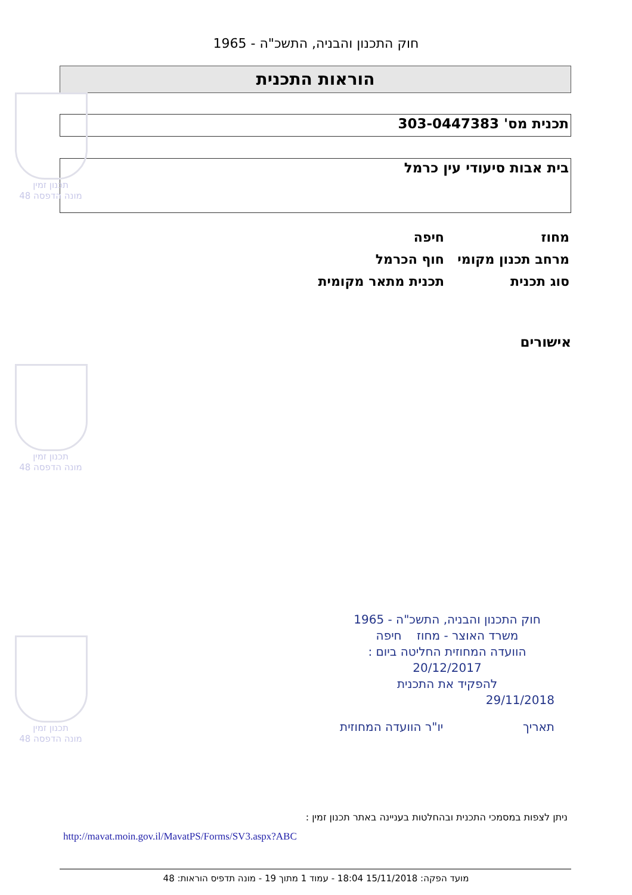חוק התכנון והבניה, התשכ"ה - 1965
הוראות התכנית
תכנית מס' 303-0447383
בית אבות סיעודי עין כרמל
מחוז חיפה
מרחב תכנון מקומי חוף הכרמל
סוג תכנית תכנית מתאר מקומית
אישורים
חוק התכנון והבניה, התשכ"ה - 1965
משרד האוצר - מחוז חיפה
הוועדה המחוזית החליטה ביום :
20/12/2017
להפקיד את התכנית
29/11/2018
תאריך יו"ר הוועדה המחוזית
ניתן לצפות במסמכי התכנית ובהחלטות בעניינה באתר תכנון זמין :
http://mavat.moin.gov.il/MavatPS/Forms/SV3.aspx?ABC
מועד הפקה: 15/11/2018 18:04 - עמוד 1 מתוך 19 - מונה תדפיס הוראות: 48
תכנון זמין
מונה הדפסה 48
תכנון זמין
מונה הדפסה 48
תכנון זמין
מונה הדפסה 48